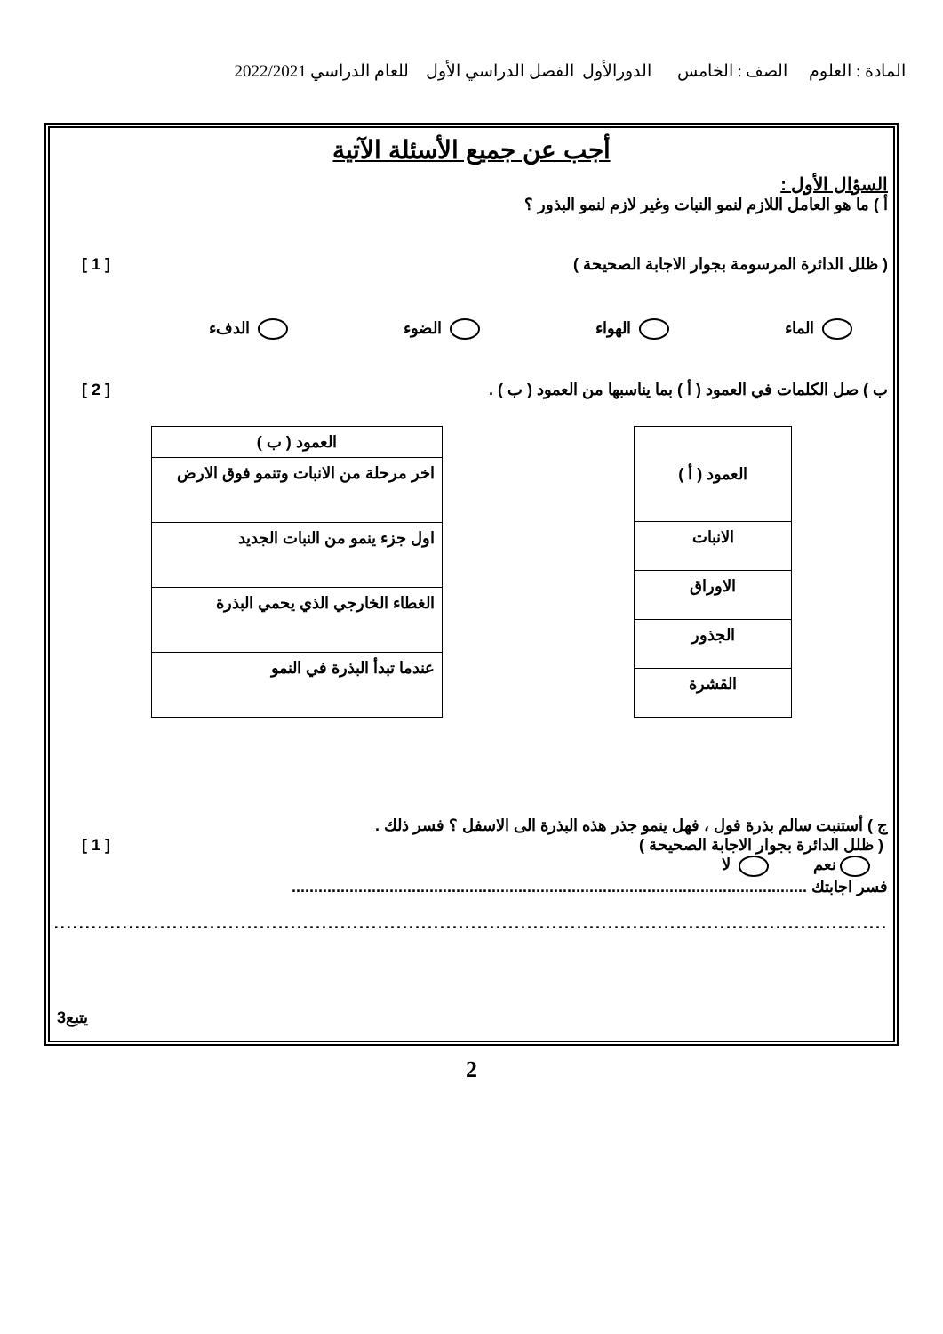المادة : العلوم الصف : الخامس الدورالأول الفصل الدراسي الأول للعام الدراسي 2022/2021
أجب عن جميع الأسئلة الآتية
السؤال الأول :
أ ) ما هو العامل اللازم لنمو النبات وغير لازم لنمو البذور ؟
( ظلل الدائرة المرسومة بجوار الاجابة الصحيحة ) [ 1 ]
الماء الهواء الضوء الدفء
ب ) صل الكلمات في العمود ( أ ) بما يناسبها من العمود ( ب ) . [ 2 ]
| العمود ( أ ) |
| --- |
| الانبات |
| الاوراق |
| الجذور |
| القشرة |
| العمود ( ب ) |
| --- |
| اخر مرحلة من الانبات وتنمو فوق الارض |
| اول جزء ينمو من النبات الجديد |
| الغطاء الخارجي الذي يحمي البذرة |
| عندما تبدأ البذرة في النمو |
ج ) أستنبت سالم بذرة فول ، فهل ينمو جذر هذه البذرة الى الاسفل ؟ فسر ذلك .
( ظلل الدائرة بجوار الاجابة الصحيحة ) [ 1 ]
نعم لا
فسر اجابتك ....................................................................................................................
......................................................................................................................................
يتبع3
2